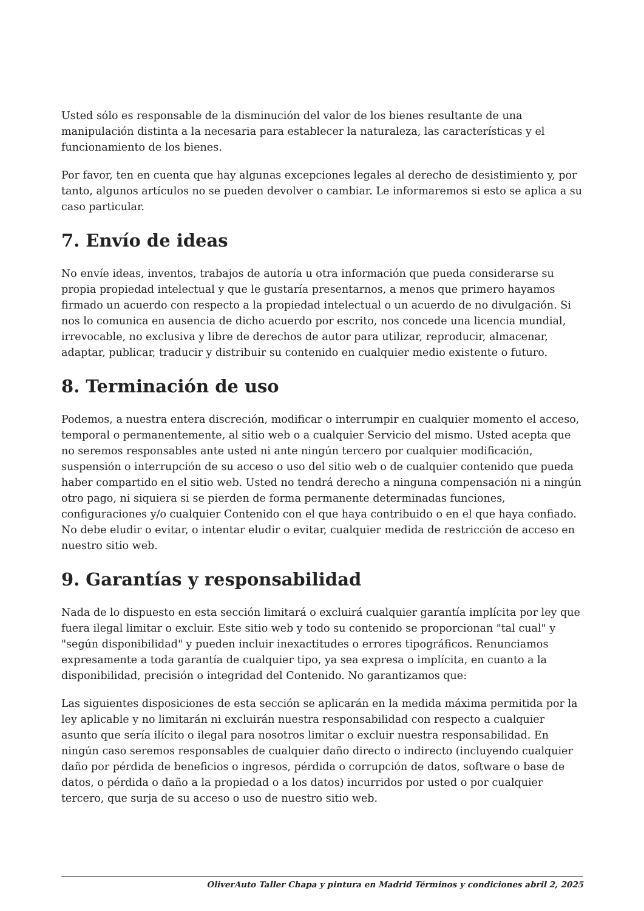Usted sólo es responsable de la disminución del valor de los bienes resultante de una manipulación distinta a la necesaria para establecer la naturaleza, las características y el funcionamiento de los bienes.
Por favor, ten en cuenta que hay algunas excepciones legales al derecho de desistimiento y, por tanto, algunos artículos no se pueden devolver o cambiar. Le informaremos si esto se aplica a su caso particular.
7. Envío de ideas
No envíe ideas, inventos, trabajos de autoría u otra información que pueda considerarse su propia propiedad intelectual y que le gustaría presentarnos, a menos que primero hayamos firmado un acuerdo con respecto a la propiedad intelectual o un acuerdo de no divulgación. Si nos lo comunica en ausencia de dicho acuerdo por escrito, nos concede una licencia mundial, irrevocable, no exclusiva y libre de derechos de autor para utilizar, reproducir, almacenar, adaptar, publicar, traducir y distribuir su contenido en cualquier medio existente o futuro.
8. Terminación de uso
Podemos, a nuestra entera discreción, modificar o interrumpir en cualquier momento el acceso, temporal o permanentemente, al sitio web o a cualquier Servicio del mismo. Usted acepta que no seremos responsables ante usted ni ante ningún tercero por cualquier modificación, suspensión o interrupción de su acceso o uso del sitio web o de cualquier contenido que pueda haber compartido en el sitio web. Usted no tendrá derecho a ninguna compensación ni a ningún otro pago, ni siquiera si se pierden de forma permanente determinadas funciones, configuraciones y/o cualquier Contenido con el que haya contribuido o en el que haya confiado. No debe eludir o evitar, o intentar eludir o evitar, cualquier medida de restricción de acceso en nuestro sitio web.
9. Garantías y responsabilidad
Nada de lo dispuesto en esta sección limitará o excluirá cualquier garantía implícita por ley que fuera ilegal limitar o excluir. Este sitio web y todo su contenido se proporcionan "tal cual" y "según disponibilidad" y pueden incluir inexactitudes o errores tipográficos. Renunciamos expresamente a toda garantía de cualquier tipo, ya sea expresa o implícita, en cuanto a la disponibilidad, precisión o integridad del Contenido. No garantizamos que:
Las siguientes disposiciones de esta sección se aplicarán en la medida máxima permitida por la ley aplicable y no limitarán ni excluirán nuestra responsabilidad con respecto a cualquier asunto que sería ilícito o ilegal para nosotros limitar o excluir nuestra responsabilidad. En ningún caso seremos responsables de cualquier daño directo o indirecto (incluyendo cualquier daño por pérdida de beneficios o ingresos, pérdida o corrupción de datos, software o base de datos, o pérdida o daño a la propiedad o a los datos) incurridos por usted o por cualquier tercero, que surja de su acceso o uso de nuestro sitio web.
OliverAuto Taller Chapa y pintura en Madrid Términos y condiciones abril 2, 2025